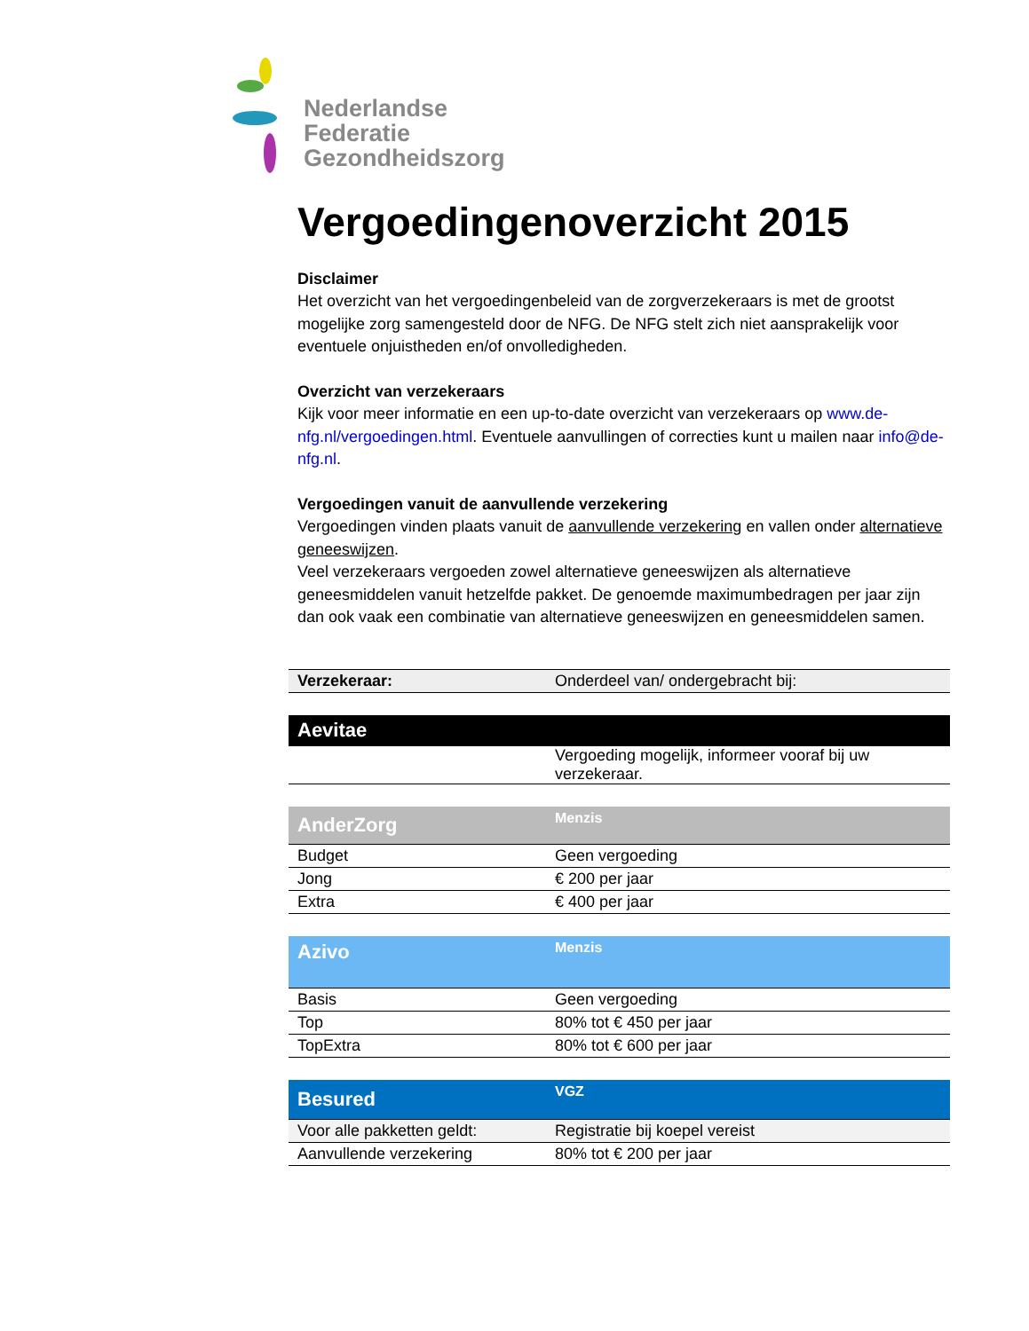Nederlandse
Federatie
Gezondheidszorg
Vergoedingenoverzicht 2015
Disclaimer
Het overzicht van het vergoedingenbeleid van de zorgverzekeraars is met de grootst mogelijke zorg samengesteld door de NFG. De NFG stelt zich niet aansprakelijk voor eventuele onjuistheden en/of onvolledigheden.
Overzicht van verzekeraars
Kijk voor meer informatie en een up-to-date overzicht van verzekeraars op www.de-nfg.nl/vergoedingen.html. Eventuele aanvullingen of correcties kunt u mailen naar info@de-nfg.nl.
Vergoedingen vanuit de aanvullende verzekering
Vergoedingen vinden plaats vanuit de aanvullende verzekering en vallen onder alternatieve geneeswijzen.
Veel verzekeraars vergoeden zowel alternatieve geneeswijzen als alternatieve geneesmiddelen vanuit hetzelfde pakket. De genoemde maximumbedragen per jaar zijn dan ook vaak een combinatie van alternatieve geneeswijzen en geneesmiddelen samen.
| Verzekeraar: | Onderdeel van/ ondergebracht bij: |
| Aevitae | |
| | Vergoeding mogelijk, informeer vooraf bij uw verzekeraar. |
| AnderZorg | Menzis |
| Budget | Geen vergoeding |
| Jong | € 200 per jaar |
| Extra | € 400 per jaar |
| Azivo | Menzis |
| Basis | Geen vergoeding |
| Top | 80% tot € 450 per jaar |
| TopExtra | 80% tot € 600 per jaar |
| Besured | VGZ |
| Voor alle pakketten geldt: | Registratie bij koepel vereist |
| Aanvullende verzekering | 80% tot € 200 per jaar |